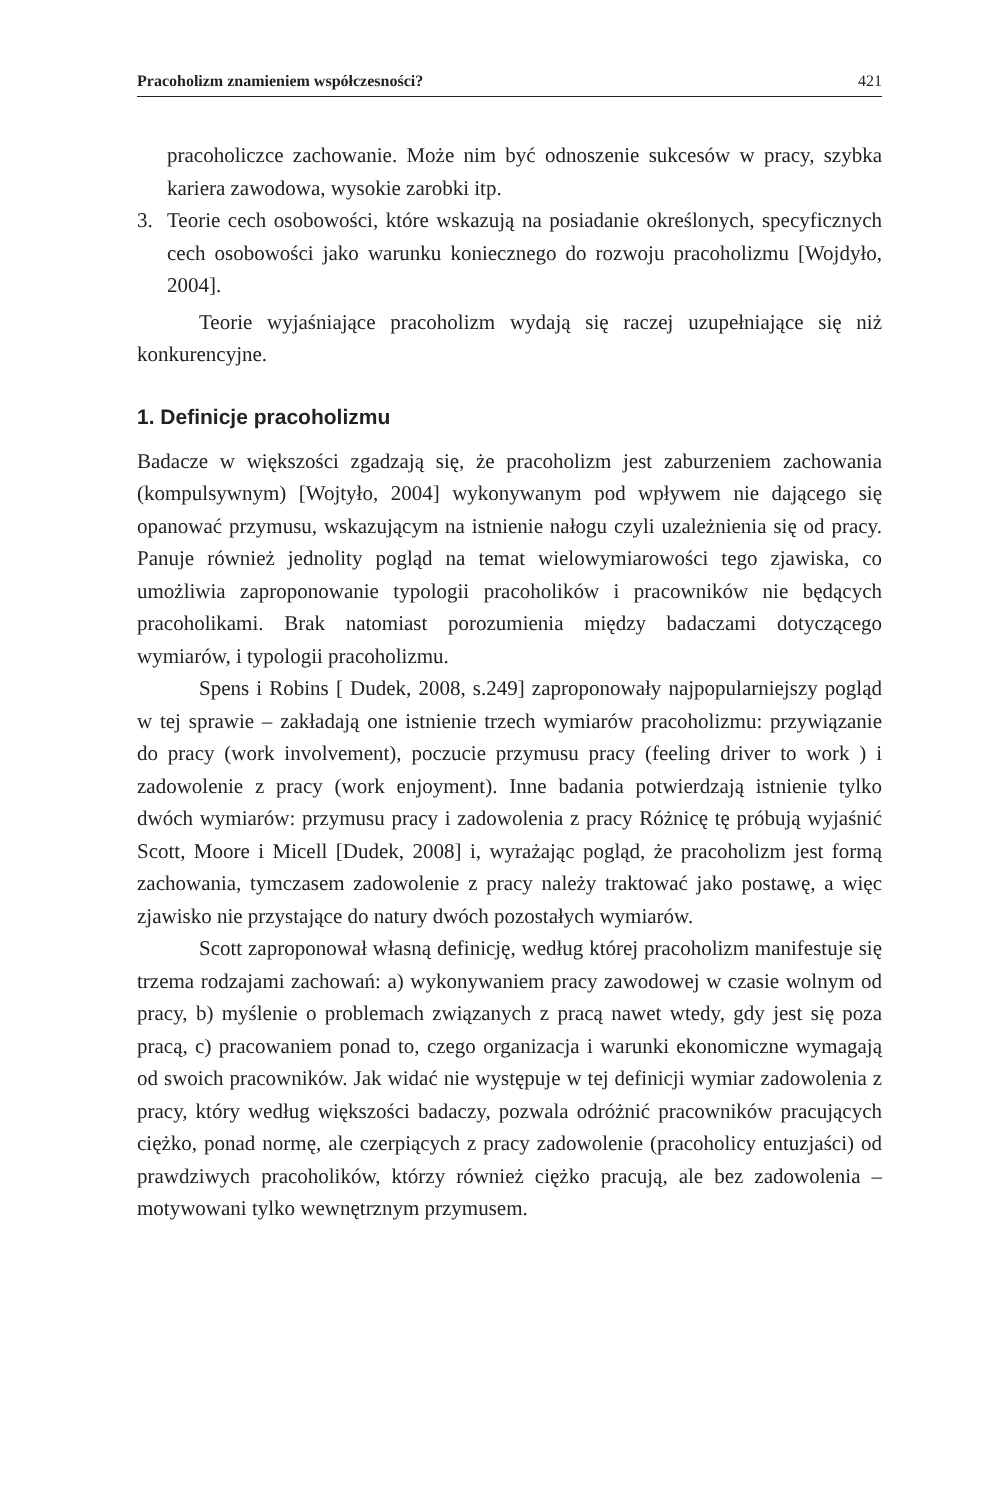Pracoholizm znamieniem współczesności? 421
pracoholiczce zachowanie. Może nim być odnoszenie sukcesów w pracy, szybka kariera zawodowa, wysokie zarobki itp.
3.
Teorie cech osobowości, które wskazują na posiadanie określonych, specyficznych cech osobowości jako warunku koniecznego do rozwoju pracoholizmu [Wojdyło, 2004].
Teorie wyjaśniające pracoholizm wydają się raczej uzupełniające się niż konkurencyjne.
1. Definicje pracoholizmu
Badacze w większości zgadzają się, że pracoholizm jest zaburzeniem zachowania (kompulsywnym) [Wojtyło, 2004] wykonywanym pod wpływem nie dającego się opanować przymusu, wskazującym na istnienie nałogu czyli uzależnienia się od pracy. Panuje również jednolity pogląd na temat wielowymiarowości tego zjawiska, co umożliwia zaproponowanie typologii pracoholików i pracowników nie będących pracoholikami. Brak natomiast porozumienia między badaczami dotyczącego wymiarów, i typologii pracoholizmu.
Spens i Robins [ Dudek, 2008, s.249] zaproponowały najpopularniejszy pogląd w tej sprawie – zakładają one istnienie trzech wymiarów pracoholizmu: przywiązanie do pracy (work involvement), poczucie przymusu pracy (feeling driver to work ) i zadowolenie z pracy (work enjoyment). Inne badania potwierdzają istnienie tylko dwóch wymiarów: przymusu pracy i zadowolenia z pracy Różnicę tę próbują wyjaśnić Scott, Moore i Micell [Dudek, 2008] i, wyrażając pogląd, że pracoholizm jest formą zachowania, tymczasem zadowolenie z pracy należy traktować jako postawę, a więc zjawisko nie przystające do natury dwóch pozostałych wymiarów.
Scott zaproponował własną definicję, według której pracoholizm manifestuje się trzema rodzajami zachowań: a) wykonywaniem pracy zawodowej w czasie wolnym od pracy, b) myślenie o problemach związanych z pracą nawet wtedy, gdy jest się poza pracą, c) pracowaniem ponad to, czego organizacja i warunki ekonomiczne wymagają od swoich pracowników. Jak widać nie występuje w tej definicji wymiar zadowolenia z pracy, który według większości badaczy, pozwala odróżnić pracowników pracujących ciężko, ponad normę, ale czerpiących z pracy zadowolenie (pracoholicy entuzjaści) od prawdziwych pracoholików, którzy również ciężko pracują, ale bez zadowolenia – motywowani tylko wewnętrznym przymusem.